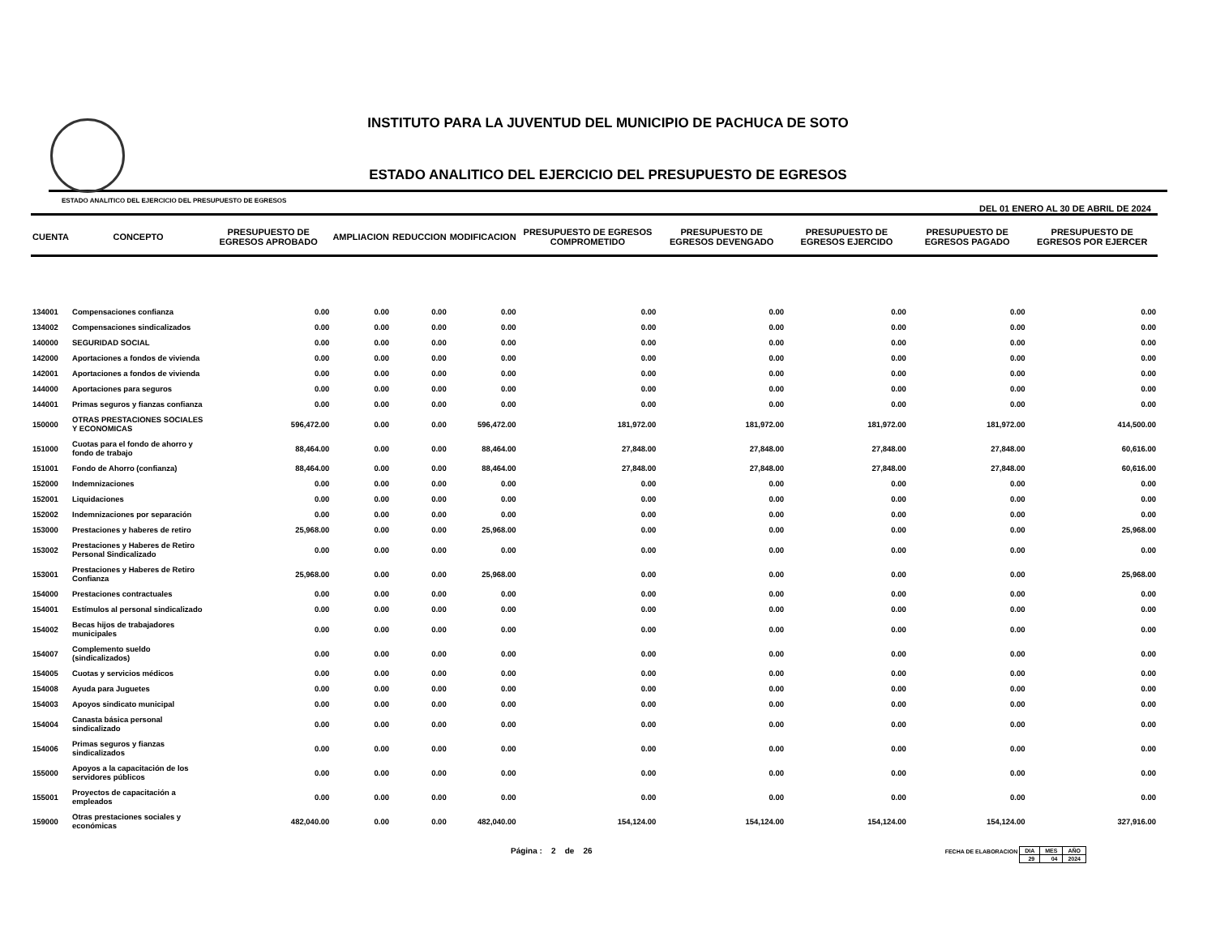INSTITUTO PARA LA JUVENTUD DEL MUNICIPIO DE PACHUCA DE SOTO
ESTADO ANALITICO DEL EJERCICIO DEL PRESUPUESTO DE EGRESOS
ESTADO ANALITICO DEL EJERCICIO DEL PRESUPUESTO DE EGRESOS DEL 01 ENERO AL 30 DE ABRIL DE 2024
| CUENTA | CONCEPTO | PRESUPUESTO DE EGRESOS APROBADO | AMPLIACION | REDUCCION | MODIFICACION | PRESUPUESTO DE EGRESOS COMPROMETIDO | PRESUPUESTO DE EGRESOS DEVENGADO | PRESUPUESTO DE EGRESOS EJERCIDO | PRESUPUESTO DE EGRESOS PAGADO | PRESUPUESTO DE EGRESOS POR EJERCER |
| --- | --- | --- | --- | --- | --- | --- | --- | --- | --- | --- |
| 134001 | Compensaciones confianza | 0.00 | 0.00 | 0.00 | 0.00 | 0.00 | 0.00 | 0.00 | 0.00 | 0.00 |
| 134002 | Compensaciones sindicalizados | 0.00 | 0.00 | 0.00 | 0.00 | 0.00 | 0.00 | 0.00 | 0.00 | 0.00 |
| 140000 | SEGURIDAD SOCIAL | 0.00 | 0.00 | 0.00 | 0.00 | 0.00 | 0.00 | 0.00 | 0.00 | 0.00 |
| 142000 | Aportaciones a fondos de vivienda | 0.00 | 0.00 | 0.00 | 0.00 | 0.00 | 0.00 | 0.00 | 0.00 | 0.00 |
| 142001 | Aportaciones a fondos de vivienda | 0.00 | 0.00 | 0.00 | 0.00 | 0.00 | 0.00 | 0.00 | 0.00 | 0.00 |
| 144000 | Aportaciones para seguros | 0.00 | 0.00 | 0.00 | 0.00 | 0.00 | 0.00 | 0.00 | 0.00 | 0.00 |
| 144001 | Primas seguros y fianzas confianza | 0.00 | 0.00 | 0.00 | 0.00 | 0.00 | 0.00 | 0.00 | 0.00 | 0.00 |
| 150000 | OTRAS PRESTACIONES SOCIALES Y ECONOMICAS | 596,472.00 | 0.00 | 0.00 | 596,472.00 | 181,972.00 | 181,972.00 | 181,972.00 | 181,972.00 | 414,500.00 |
| 151000 | Cuotas para el fondo de ahorro y fondo de trabajo | 88,464.00 | 0.00 | 0.00 | 88,464.00 | 27,848.00 | 27,848.00 | 27,848.00 | 27,848.00 | 60,616.00 |
| 151001 | Fondo de Ahorro (confianza) | 88,464.00 | 0.00 | 0.00 | 88,464.00 | 27,848.00 | 27,848.00 | 27,848.00 | 27,848.00 | 60,616.00 |
| 152000 | Indemnizaciones | 0.00 | 0.00 | 0.00 | 0.00 | 0.00 | 0.00 | 0.00 | 0.00 | 0.00 |
| 152001 | Liquidaciones | 0.00 | 0.00 | 0.00 | 0.00 | 0.00 | 0.00 | 0.00 | 0.00 | 0.00 |
| 152002 | Indemnizaciones por separación | 0.00 | 0.00 | 0.00 | 0.00 | 0.00 | 0.00 | 0.00 | 0.00 | 0.00 |
| 153000 | Prestaciones y haberes de retiro | 25,968.00 | 0.00 | 0.00 | 25,968.00 | 0.00 | 0.00 | 0.00 | 0.00 | 25,968.00 |
| 153002 | Prestaciones y Haberes de Retiro Personal Sindicalizado | 0.00 | 0.00 | 0.00 | 0.00 | 0.00 | 0.00 | 0.00 | 0.00 | 0.00 |
| 153001 | Prestaciones y Haberes de Retiro Confianza | 25,968.00 | 0.00 | 0.00 | 25,968.00 | 0.00 | 0.00 | 0.00 | 0.00 | 25,968.00 |
| 154000 | Prestaciones contractuales | 0.00 | 0.00 | 0.00 | 0.00 | 0.00 | 0.00 | 0.00 | 0.00 | 0.00 |
| 154001 | Estímulos al personal sindicalizado | 0.00 | 0.00 | 0.00 | 0.00 | 0.00 | 0.00 | 0.00 | 0.00 | 0.00 |
| 154002 | Becas hijos de trabajadores municipales | 0.00 | 0.00 | 0.00 | 0.00 | 0.00 | 0.00 | 0.00 | 0.00 | 0.00 |
| 154007 | Complemento sueldo (sindicalizados) | 0.00 | 0.00 | 0.00 | 0.00 | 0.00 | 0.00 | 0.00 | 0.00 | 0.00 |
| 154005 | Cuotas y servicios médicos | 0.00 | 0.00 | 0.00 | 0.00 | 0.00 | 0.00 | 0.00 | 0.00 | 0.00 |
| 154008 | Ayuda para Juguetes | 0.00 | 0.00 | 0.00 | 0.00 | 0.00 | 0.00 | 0.00 | 0.00 | 0.00 |
| 154003 | Apoyos sindicato municipal | 0.00 | 0.00 | 0.00 | 0.00 | 0.00 | 0.00 | 0.00 | 0.00 | 0.00 |
| 154004 | Canasta básica personal sindicalizado | 0.00 | 0.00 | 0.00 | 0.00 | 0.00 | 0.00 | 0.00 | 0.00 | 0.00 |
| 154006 | Primas seguros y fianzas sindicalizados | 0.00 | 0.00 | 0.00 | 0.00 | 0.00 | 0.00 | 0.00 | 0.00 | 0.00 |
| 155000 | Apoyos a la capacitación de los servidores públicos | 0.00 | 0.00 | 0.00 | 0.00 | 0.00 | 0.00 | 0.00 | 0.00 | 0.00 |
| 155001 | Proyectos de capacitación a empleados | 0.00 | 0.00 | 0.00 | 0.00 | 0.00 | 0.00 | 0.00 | 0.00 | 0.00 |
| 159000 | Otras prestaciones sociales y económicas | 482,040.00 | 0.00 | 0.00 | 482,040.00 | 154,124.00 | 154,124.00 | 154,124.00 | 154,124.00 | 327,916.00 |
Página : 2 de 26 FECHA DE ELABORACION
| DIA | MES | AÑO |
| 29 | 04 | 2024 |